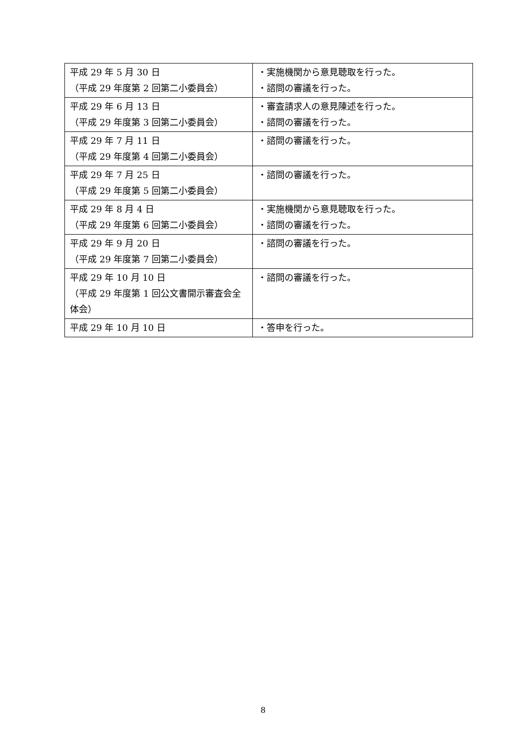| 平成 29 年 5 月 30 日 （平成 29 年度第 2 回第二小委員会） | ・実施機関から意見聴取を行った。 ・諮問の審議を行った。 |
| 平成 29 年 6 月 13 日 （平成 29 年度第 3 回第二小委員会） | ・審査請求人の意見陳述を行った。 ・諮問の審議を行った。 |
| 平成 29 年 7 月 11 日 （平成 29 年度第 4 回第二小委員会） | ・諮問の審議を行った。 |
| 平成 29 年 7 月 25 日 （平成 29 年度第 5 回第二小委員会） | ・諮問の審議を行った。 |
| 平成 29 年 8 月 4 日 （平成 29 年度第 6 回第二小委員会） | ・実施機関から意見聴取を行った。 ・諮問の審議を行った。 |
| 平成 29 年 9 月 20 日 （平成 29 年度第 7 回第二小委員会） | ・諮問の審議を行った。 |
| 平成 29 年 10 月 10 日 （平成 29 年度第 1 回公文書開示審査会全体会） | ・諮問の審議を行った。 |
| 平成 29 年 10 月 10 日 | ・答申を行った。 |
8